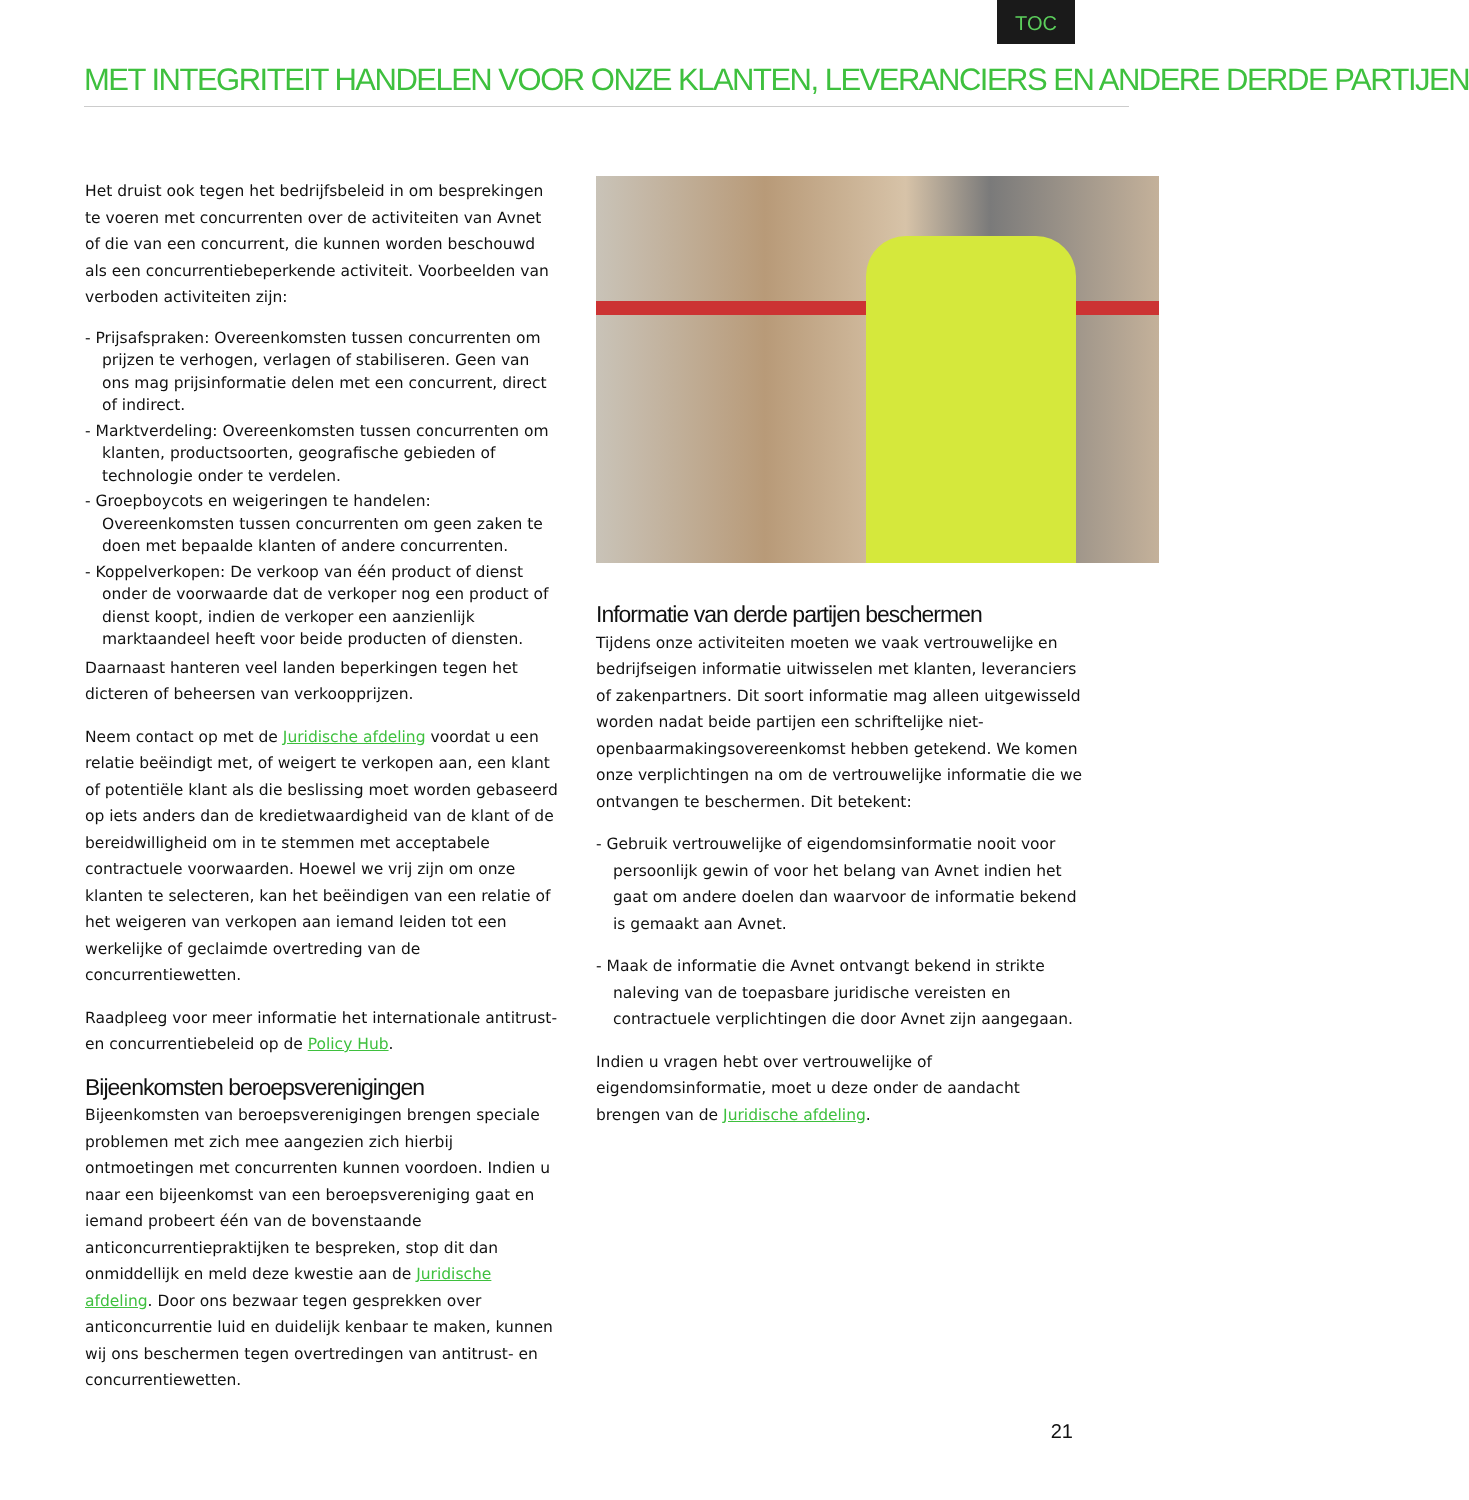TOC
MET INTEGRITEIT HANDELEN VOOR ONZE KLANTEN, LEVERANCIERS EN ANDERE DERDE PARTIJEN
Het druist ook tegen het bedrijfsbeleid in om besprekingen te voeren met concurrenten over de activiteiten van Avnet of die van een concurrent, die kunnen worden beschouwd als een concurrentiebeperkende activiteit. Voorbeelden van verboden activiteiten zijn:
- Prijsafspraken: Overeenkomsten tussen concurrenten om prijzen te verhogen, verlagen of stabiliseren. Geen van ons mag prijsinformatie delen met een concurrent, direct of indirect.
- Marktverdeling: Overeenkomsten tussen concurrenten om klanten, productsoorten, geografische gebieden of technologie onder te verdelen.
- Groepboycots en weigeringen te handelen: Overeenkomsten tussen concurrenten om geen zaken te doen met bepaalde klanten of andere concurrenten.
- Koppelverkopen: De verkoop van één product of dienst onder de voorwaarde dat de verkoper nog een product of dienst koopt, indien de verkoper een aanzienlijk marktaandeel heeft voor beide producten of diensten.
Daarnaast hanteren veel landen beperkingen tegen het dicteren of beheersen van verkoopprijzen.
Neem contact op met de Juridische afdeling voordat u een relatie beëindigt met, of weigert te verkopen aan, een klant of potentiële klant als die beslissing moet worden gebaseerd op iets anders dan de kredietwaardigheid van de klant of de bereidwilligheid om in te stemmen met acceptabele contractuele voorwaarden. Hoewel we vrij zijn om onze klanten te selecteren, kan het beëindigen van een relatie of het weigeren van verkopen aan iemand leiden tot een werkelijke of geclaimde overtreding van de concurrentiewetten.
Raadpleeg voor meer informatie het internationale antitrust- en concurrentiebeleid op de Policy Hub.
Bijeenkomsten beroepsverenigingen
Bijeenkomsten van beroepsverenigingen brengen speciale problemen met zich mee aangezien zich hierbij ontmoetingen met concurrenten kunnen voordoen. Indien u naar een bijeenkomst van een beroepsvereniging gaat en iemand probeert één van de bovenstaande anticoncurrentiepraktijken te bespreken, stop dit dan onmiddellijk en meld deze kwestie aan de Juridische afdeling. Door ons bezwaar tegen gesprekken over anticoncurrentie luid en duidelijk kenbaar te maken, kunnen wij ons beschermen tegen overtredingen van antitrust- en concurrentiewetten.
Informatie van derde partijen beschermen
Tijdens onze activiteiten moeten we vaak vertrouwelijke en bedrijfseigen informatie uitwisselen met klanten, leveranciers of zakenpartners. Dit soort informatie mag alleen uitgewisseld worden nadat beide partijen een schriftelijke niet-openbaarmakingsovereenkomst hebben getekend. We komen onze verplichtingen na om de vertrouwelijke informatie die we ontvangen te beschermen. Dit betekent:
- Gebruik vertrouwelijke of eigendomsinformatie nooit voor persoonlijk gewin of voor het belang van Avnet indien het gaat om andere doelen dan waarvoor de informatie bekend is gemaakt aan Avnet.
- Maak de informatie die Avnet ontvangt bekend in strikte naleving van de toepasbare juridische vereisten en contractuele verplichtingen die door Avnet zijn aangegaan.
Indien u vragen hebt over vertrouwelijke of eigendomsinformatie, moet u deze onder de aandacht brengen van de Juridische afdeling.
21